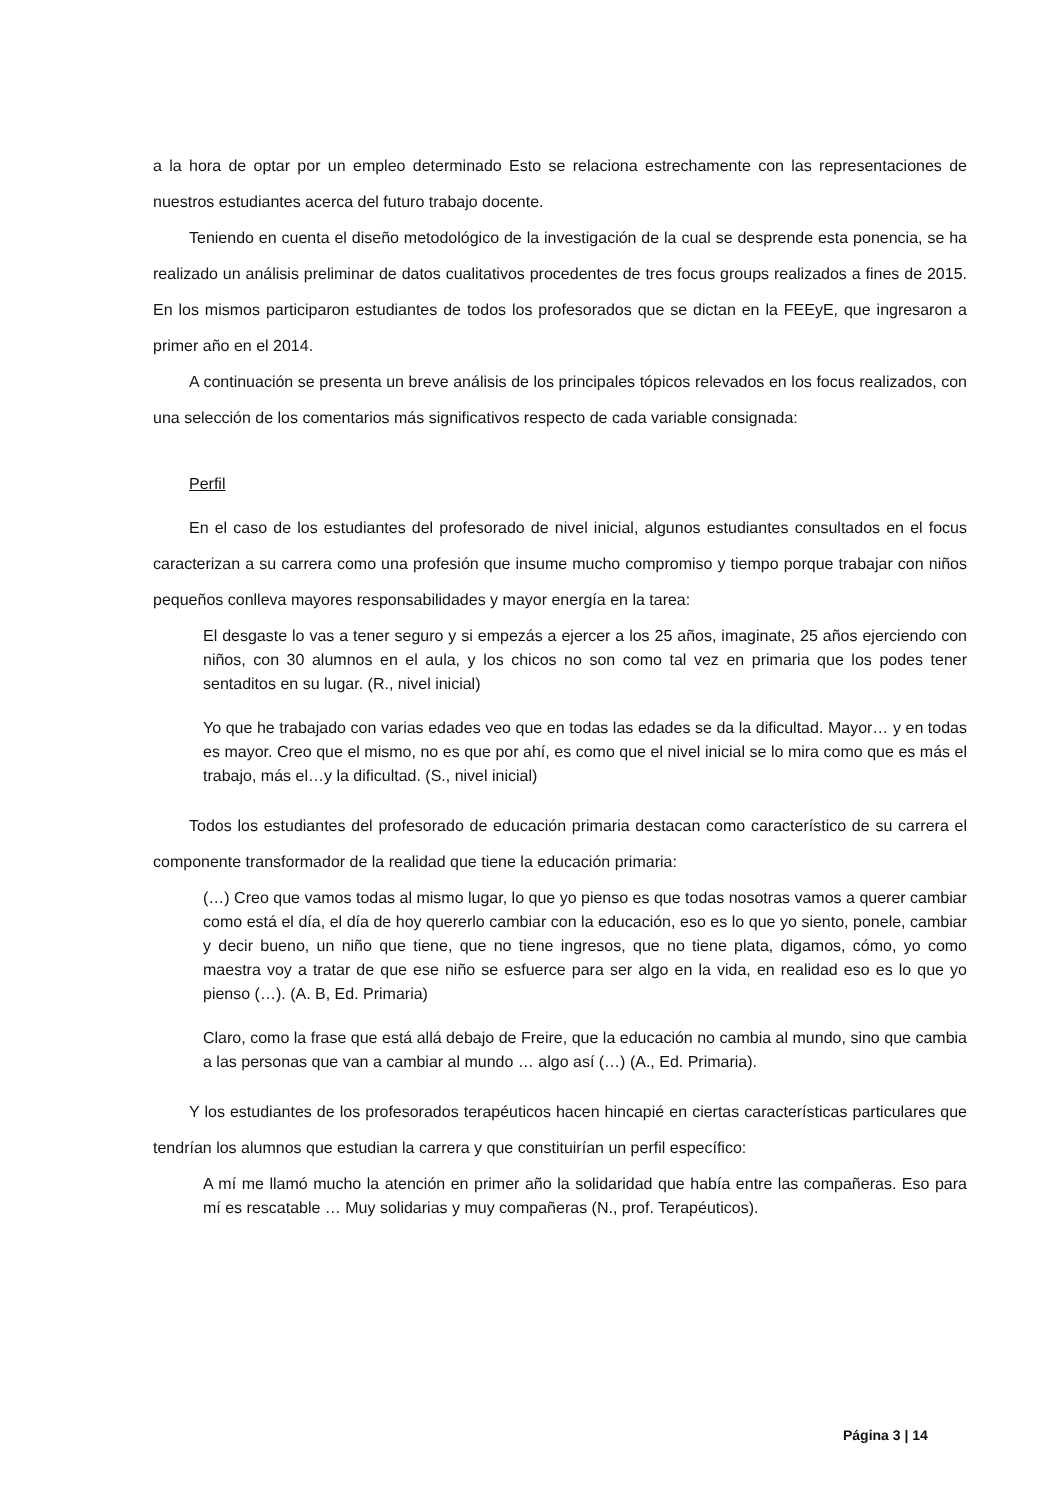a la hora de optar por un empleo determinado Esto se relaciona estrechamente con las representaciones de nuestros estudiantes acerca del futuro trabajo docente.
Teniendo en cuenta el diseño metodológico de la investigación de la cual se desprende esta ponencia, se ha realizado un análisis preliminar de datos cualitativos procedentes de tres focus groups realizados a fines de 2015. En los mismos participaron estudiantes de todos los profesorados que se dictan en la FEEyE, que ingresaron a primer año en el 2014.
A continuación se presenta un breve análisis de los principales tópicos relevados en los focus realizados, con una selección de los comentarios más significativos respecto de cada variable consignada:
Perfil
En el caso de los estudiantes del profesorado de nivel inicial, algunos estudiantes consultados en el focus caracterizan a su carrera como una profesión que insume mucho compromiso y tiempo porque trabajar con niños pequeños conlleva mayores responsabilidades y mayor energía en la tarea:
El desgaste lo vas a tener seguro y si empezás a ejercer a los 25 años, imaginate, 25 años ejerciendo con niños, con 30 alumnos en el aula, y los chicos no son como tal vez en primaria que los podes tener sentaditos en su lugar. (R., nivel inicial)
Yo que he trabajado con varias edades veo que en todas las edades se da la dificultad. Mayor… y en todas es mayor. Creo que el mismo, no es que por ahí, es como que el nivel inicial se lo mira como que es más el trabajo, más el…y la dificultad. (S., nivel inicial)
Todos los estudiantes del profesorado de educación primaria destacan como característico de su carrera el componente transformador de la realidad que tiene la educación primaria:
(…) Creo que vamos todas al mismo lugar, lo que yo pienso es que todas nosotras vamos a querer cambiar como está el día, el día de hoy quererlo cambiar con la educación, eso es lo que yo siento, ponele, cambiar y decir bueno, un niño que tiene, que no tiene ingresos, que no tiene plata, digamos, cómo, yo como maestra voy a tratar de que ese niño se esfuerce para ser algo en la vida, en realidad eso es lo que yo pienso (…). (A. B, Ed. Primaria)
Claro, como la frase que está allá debajo de Freire, que la educación no cambia al mundo, sino que cambia a las personas que van a cambiar al mundo … algo así (…) (A., Ed. Primaria).
Y los estudiantes de los profesorados terapéuticos hacen hincapié en ciertas características particulares que tendrían los alumnos que estudian la carrera y que constituirían un perfil específico:
A mí me llamó mucho la atención en primer año la solidaridad que había entre las compañeras. Eso para mí es rescatable … Muy solidarias y muy compañeras (N., prof. Terapéuticos).
Página 3 | 14